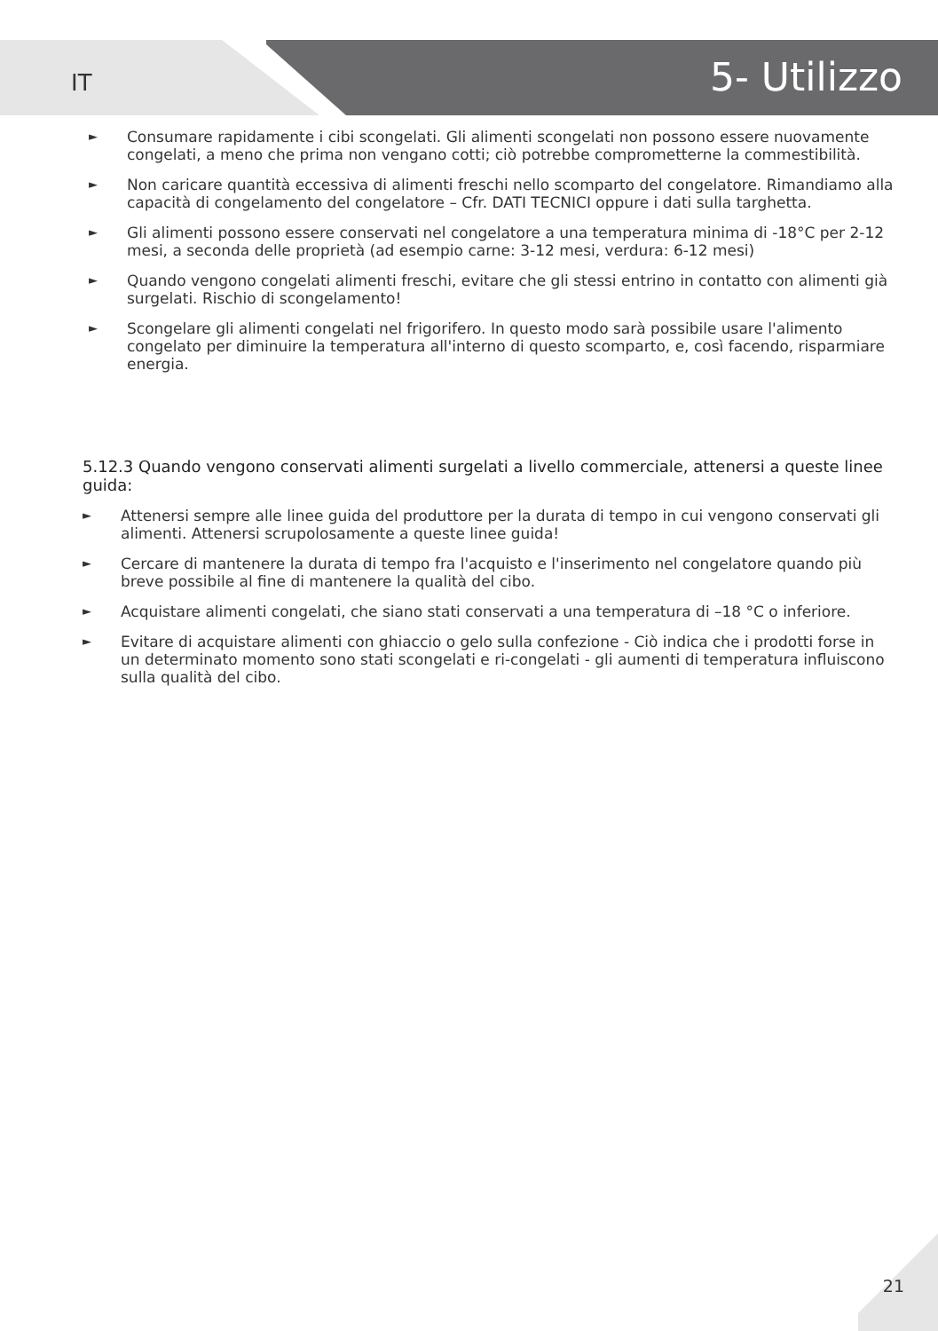IT
5- Utilizzo
► Consumare rapidamente i cibi scongelati. Gli alimenti scongelati non possono essere nuovamente congelati, a meno che prima non vengano cotti; ciò potrebbe comprometterne la commestibilità.
► Non caricare quantità eccessiva di alimenti freschi nello scomparto del congelatore. Rimandiamo alla capacità di congelamento del congelatore – Cfr. DATI TECNICI oppure i dati sulla targhetta.
► Gli alimenti possono essere conservati nel congelatore a una temperatura minima di -18°C per 2-12 mesi, a seconda delle proprietà (ad esempio carne: 3-12 mesi, verdura: 6-12 mesi)
► Quando vengono congelati alimenti freschi, evitare che gli stessi entrino in contatto con alimenti già surgelati. Rischio di scongelamento!
► Scongelare gli alimenti congelati nel frigorifero. In questo modo sarà possibile usare l'alimento congelato per diminuire la temperatura all'interno di questo scomparto, e, così facendo, risparmiare energia.
5.12.3 Quando vengono conservati alimenti surgelati a livello commerciale, attenersi a queste linee guida:
► Attenersi sempre alle linee guida del produttore per la durata di tempo in cui vengono conservati gli alimenti. Attenersi scrupolosamente a queste linee guida!
► Cercare di mantenere la durata di tempo fra l'acquisto e l'inserimento nel congelatore quando più breve possibile al fine di mantenere la qualità del cibo.
► Acquistare alimenti congelati, che siano stati conservati a una temperatura di –18 °C o inferiore.
► Evitare di acquistare alimenti con ghiaccio o gelo sulla confezione - Ciò indica che i prodotti forse in un determinato momento sono stati scongelati e ri-congelati - gli aumenti di temperatura influiscono sulla qualità del cibo.
21